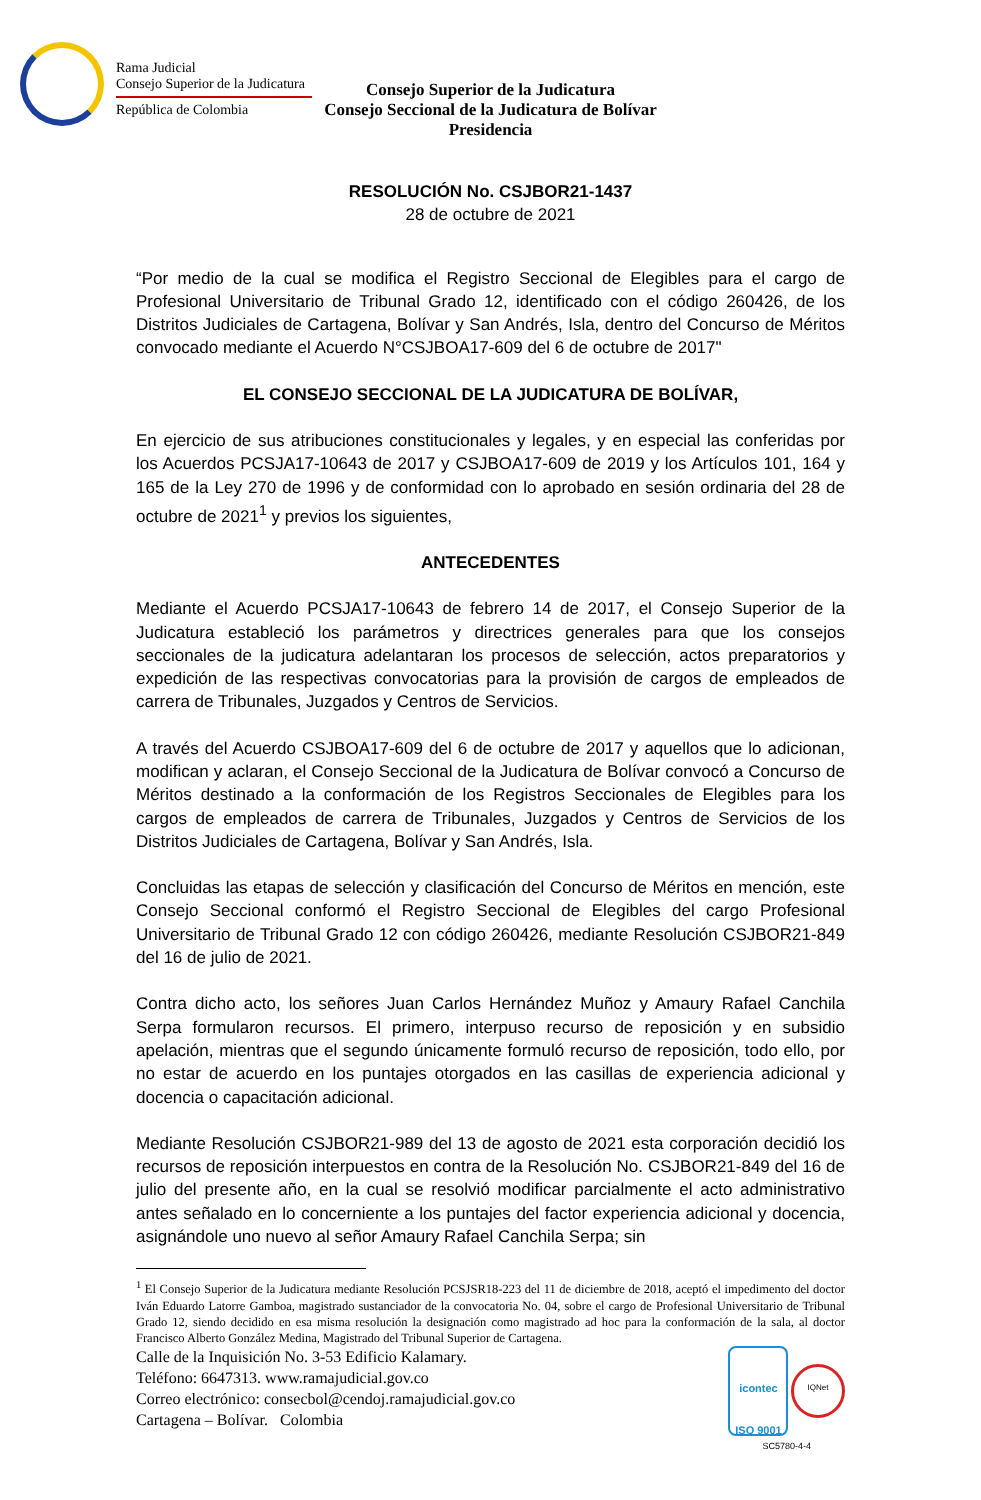Rama Judicial
Consejo Superior de la Judicatura
República de Colombia
Consejo Superior de la Judicatura
Consejo Seccional de la Judicatura de Bolívar
Presidencia
RESOLUCIÓN No. CSJBOR21-1437
28 de octubre de 2021
“Por medio de la cual se modifica el Registro Seccional de Elegibles para el cargo de Profesional Universitario de Tribunal Grado 12, identificado con el código 260426, de los Distritos Judiciales de Cartagena, Bolívar y San Andrés, Isla, dentro del Concurso de Méritos convocado mediante el Acuerdo N°CSJBOA17-609 del 6 de octubre de 2017"
EL CONSEJO SECCIONAL DE LA JUDICATURA DE BOLÍVAR,
En ejercicio de sus atribuciones constitucionales y legales, y en especial las conferidas por los Acuerdos PCSJA17-10643 de 2017 y CSJBOA17-609 de 2019 y los Artículos 101, 164 y 165 de la Ley 270 de 1996 y de conformidad con lo aprobado en sesión ordinaria del 28 de octubre de 2021<sup>1</sup> y previos los siguientes,
ANTECEDENTES
Mediante el Acuerdo PCSJA17-10643 de febrero 14 de 2017, el Consejo Superior de la Judicatura estableció los parámetros y directrices generales para que los consejos seccionales de la judicatura adelantaran los procesos de selección, actos preparatorios y expedición de las respectivas convocatorias para la provisión de cargos de empleados de carrera de Tribunales, Juzgados y Centros de Servicios.
A través del Acuerdo CSJBOA17-609 del 6 de octubre de 2017 y aquellos que lo adicionan, modifican y aclaran, el Consejo Seccional de la Judicatura de Bolívar convocó a Concurso de Méritos destinado a la conformación de los Registros Seccionales de Elegibles para los cargos de empleados de carrera de Tribunales, Juzgados y Centros de Servicios de los Distritos Judiciales de Cartagena, Bolívar y San Andrés, Isla.
Concluidas las etapas de selección y clasificación del Concurso de Méritos en mención, este Consejo Seccional conformó el Registro Seccional de Elegibles del cargo Profesional Universitario de Tribunal Grado 12 con código 260426, mediante Resolución CSJBOR21-849 del 16 de julio de 2021.
Contra dicho acto, los señores Juan Carlos Hernández Muñoz y Amaury Rafael Canchila Serpa formularon recursos. El primero, interpuso recurso de reposición y en subsidio apelación, mientras que el segundo únicamente formuló recurso de reposición, todo ello, por no estar de acuerdo en los puntajes otorgados en las casillas de experiencia adicional y docencia o capacitación adicional.
Mediante Resolución CSJBOR21-989 del 13 de agosto de 2021 esta corporación decidió los recursos de reposición interpuestos en contra de la Resolución No. CSJBOR21-849 del 16 de julio del presente año, en la cual se resolvió modificar parcialmente el acto administrativo antes señalado en lo concerniente a los puntajes del factor experiencia adicional y docencia, asignándole uno nuevo al señor Amaury Rafael Canchila Serpa; sin
<sup>1</sup> El Consejo Superior de la Judicatura mediante Resolución PCSJSR18-223 del 11 de diciembre de 2018, aceptó el impedimento del doctor Iván Eduardo Latorre Gamboa, magistrado sustanciador de la convocatoria No. 04, sobre el cargo de Profesional Universitario de Tribunal Grado 12, siendo decidido en esa misma resolución la designación como magistrado ad hoc para la conformación de la sala, al doctor Francisco Alberto González Medina, Magistrado del Tribunal Superior de Cartagena.
Calle de la Inquisición No. 3-53 Edificio Kalamary.
Teléfono: 6647313. www.ramajudicial.gov.co
Correo electrónico: consecbol@cendoj.ramajudicial.gov.co
Cartagena – Bolívar. Colombia
icontec
ISO 9001 IQNet
SC5780-4-4